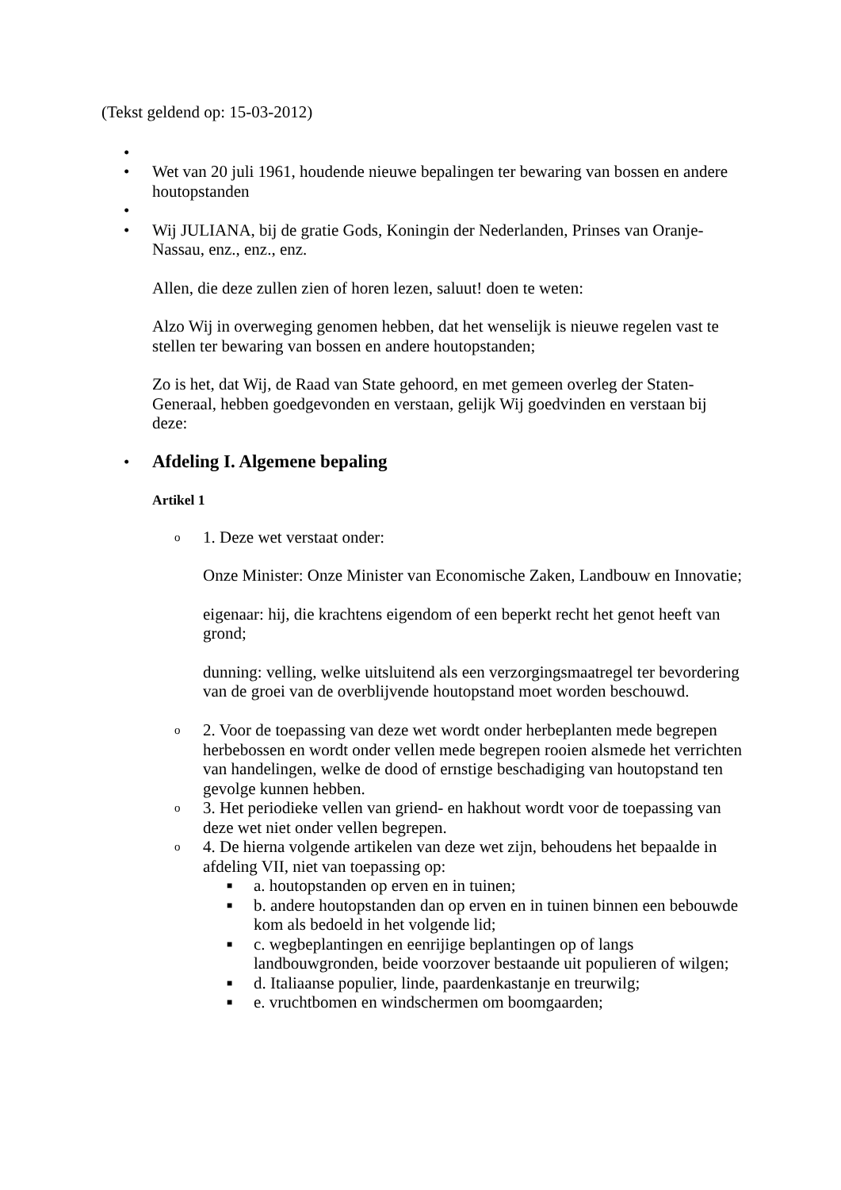(Tekst geldend op: 15-03-2012)
• • Wet van 20 juli 1961, houdende nieuwe bepalingen ter bewaring van bossen en andere houtopstanden
• • Wij JULIANA, bij de gratie Gods, Koningin der Nederlanden, Prinses van Oranje-Nassau, enz., enz., enz.
Allen, die deze zullen zien of horen lezen, saluut! doen te weten:
Alzo Wij in overweging genomen hebben, dat het wenselijk is nieuwe regelen vast te stellen ter bewaring van bossen en andere houtopstanden;
Zo is het, dat Wij, de Raad van State gehoord, en met gemeen overleg der Staten-Generaal, hebben goedgevonden en verstaan, gelijk Wij goedvinden en verstaan bij deze:
•
Afdeling I. Algemene bepaling
Artikel 1
o 1. Deze wet verstaat onder:
Onze Minister: Onze Minister van Economische Zaken, Landbouw en Innovatie;
eigenaar: hij, die krachtens eigendom of een beperkt recht het genot heeft van grond;
dunning: velling, welke uitsluitend als een verzorgingsmaatregel ter bevordering van de groei van de overblijvende houtopstand moet worden beschouwd.
o 2. Voor de toepassing van deze wet wordt onder herbeplanten mede begrepen herbebossen en wordt onder vellen mede begrepen rooien alsmede het verrichten van handelingen, welke de dood of ernstige beschadiging van houtopstand ten gevolge kunnen hebben.
o 3. Het periodieke vellen van griend- en hakhout wordt voor de toepassing van deze wet niet onder vellen begrepen.
o 4. De hierna volgende artikelen van deze wet zijn, behoudens het bepaalde in afdeling VII, niet van toepassing op:
■ a. houtopstanden op erven en in tuinen;
■ b. andere houtopstanden dan op erven en in tuinen binnen een bebouwde kom als bedoeld in het volgende lid;
■ c. wegbeplantingen en eenrijige beplantingen op of langs landbouwgronden, beide voorzover bestaande uit populieren of wilgen;
■ d. Italiaanse populier, linde, paardenkastanje en treurwilg;
■ e. vruchtbomen en windschermen om boomgaarden;